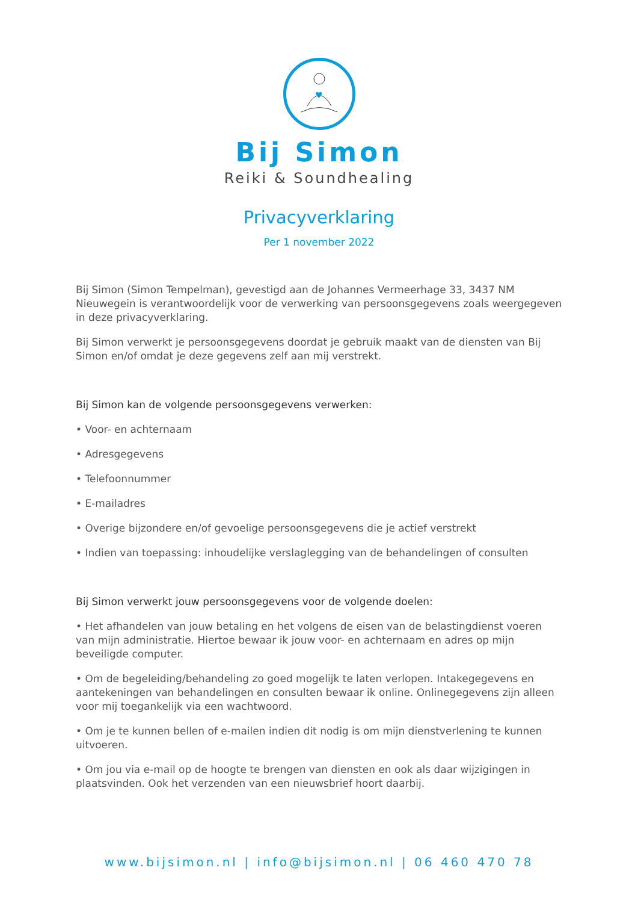♥
Bij Simon
Reiki & Soundhealing
Privacyverklaring
Per 1 november 2022
Bij Simon (Simon Tempelman), gevestigd aan de Johannes Vermeerhage 33, 3437 NM Nieuwegein is verantwoordelijk voor de verwerking van persoonsgegevens zoals weergegeven in deze privacyverklaring.
Bij Simon verwerkt je persoonsgegevens doordat je gebruik maakt van de diensten van Bij Simon en/of omdat je deze gegevens zelf aan mij verstrekt.
Bij Simon kan de volgende persoonsgegevens verwerken:
• Voor- en achternaam
• Adresgegevens
• Telefoonnummer
• E-mailadres
• Overige bijzondere en/of gevoelige persoonsgegevens die je actief verstrekt
• Indien van toepassing: inhoudelijke verslaglegging van de behandelingen of consulten
Bij Simon verwerkt jouw persoonsgegevens voor de volgende doelen:
• Het afhandelen van jouw betaling en het volgens de eisen van de belastingdienst voeren van mijn administratie. Hiertoe bewaar ik jouw voor- en achternaam en adres op mijn beveiligde computer.
• Om de begeleiding/behandeling zo goed mogelijk te laten verlopen. Intakegegevens en aantekeningen van behandelingen en consulten bewaar ik online. Onlinegegevens zijn alleen voor mij toegankelijk via een wachtwoord.
• Om je te kunnen bellen of e-mailen indien dit nodig is om mijn dienstverlening te kunnen uitvoeren.
• Om jou via e-mail op de hoogte te brengen van diensten en ook als daar wijzigingen in plaatsvinden. Ook het verzenden van een nieuwsbrief hoort daarbij.
www.bijsimon.nl | info@bijsimon.nl | 06 460 470 78